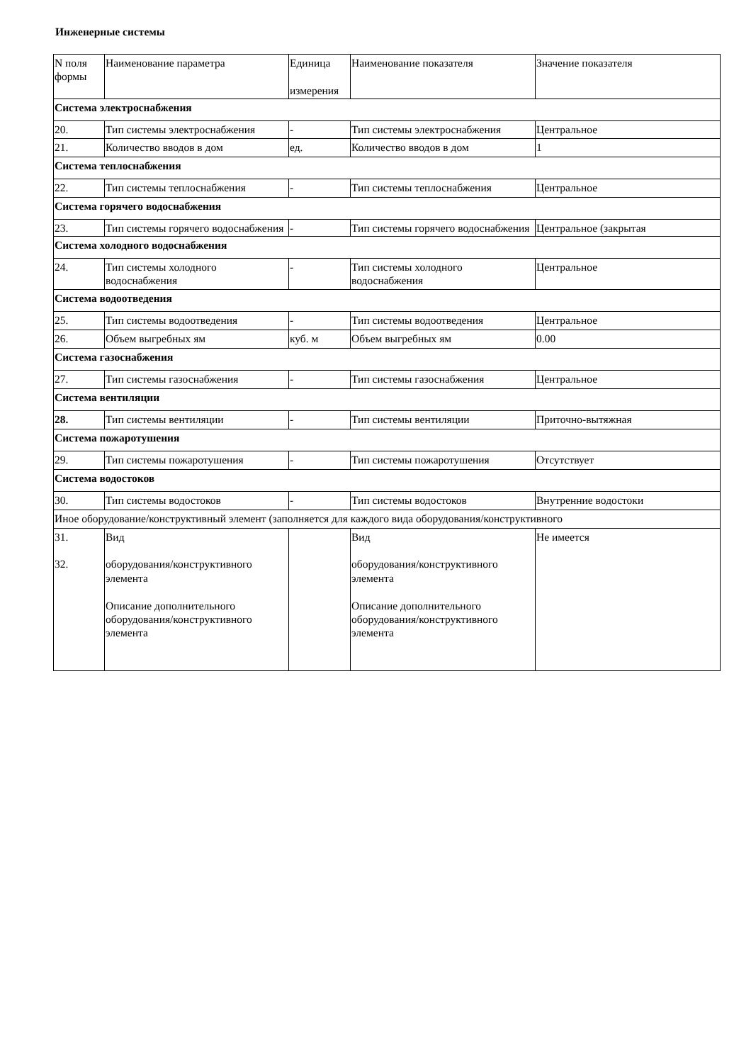Инженерные системы
| N поля формы | Наименование параметра | Единица измерения | Наименование показателя | Значение показателя |
| Система электроснабжения | | | | |
| 20. | Тип системы электроснабжения | - | Тип системы электроснабжения | Центральное |
| 21. | Количество вводов в дом | ед. | Количество вводов в дом | 1 |
| Система теплоснабжения | | | | |
| 22. | Тип системы теплоснабжения | - | Тип системы теплоснабжения | Центральное |
| Система горячего водоснабжения | | | | |
| 23. | Тип системы горячего водоснабжения | - | Тип системы горячего водоснабжения | Центральное (закрытая |
| Система холодного водоснабжения | | | | |
| 24. | Тип системы холодного водоснабжения | - | Тип системы холодного водоснабжения | Центральное |
| Система водоотведения | | | | |
| 25. | Тип системы водоотведения | - | Тип системы водоотведения | Центральное |
| 26. | Объем выгребных ям | куб. м | Объем выгребных ям | 0.00 |
| Система газоснабжения | | | | |
| 27. | Тип системы газоснабжения | - | Тип системы газоснабжения | Центральное |
| Система вентиляции | | | | |
| 28. | Тип системы вентиляции | - | Тип системы вентиляции | Приточно-вытяжная |
| Система пожаротушения | | | | |
| 29. | Тип системы пожаротушения | - | Тип системы пожаротушения | Отсутствует |
| Система водостоков | | | | |
| 30. | Тип системы водостоков | - | Тип системы водостоков | Внутренние водостоки |
| Иное оборудование/конструктивный элемент (заполняется для каждого вида оборудования/конструктивного | | | | |
| 31. 32. | Вид оборудования/конструктивного элемента Описание дополнительного оборудования/конструктивного элемента | | Вид оборудования/конструктивного элемента Описание дополнительного оборудования/конструктивного элемента | Не имеется |